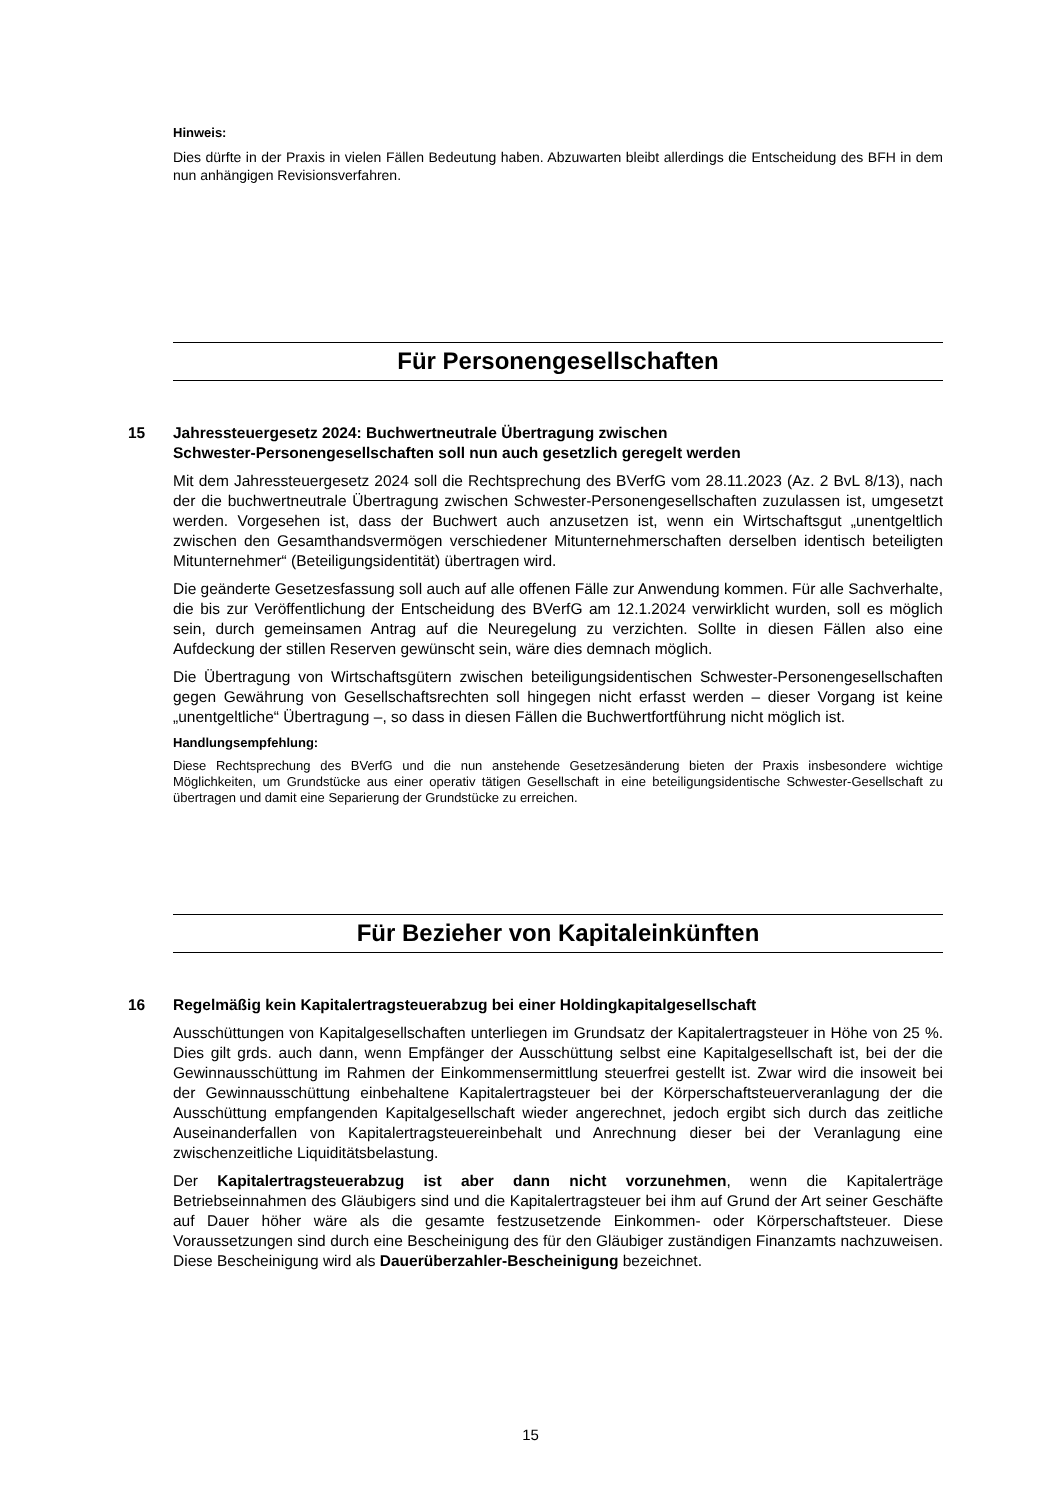Hinweis:
Dies dürfte in der Praxis in vielen Fällen Bedeutung haben. Abzuwarten bleibt allerdings die Entscheidung des BFH in dem nun anhängigen Revisionsverfahren.
Für Personengesellschaften
15 Jahressteuergesetz 2024: Buchwertneutrale Übertragung zwischen
Schwester-Personengesellschaften soll nun auch gesetzlich geregelt werden
Mit dem Jahressteuergesetz 2024 soll die Rechtsprechung des BVerfG vom 28.11.2023 (Az. 2 BvL 8/13), nach der die buchwertneutrale Übertragung zwischen Schwester-Personengesellschaften zuzulassen ist, umgesetzt werden. Vorgesehen ist, dass der Buchwert auch anzusetzen ist, wenn ein Wirtschaftsgut „unentgeltlich zwischen den Gesamthandsvermögen verschiedener Mitunternehmerschaften derselben identisch beteiligten Mitunternehmer“ (Beteiligungsidentität) übertragen wird.
Die geänderte Gesetzesfassung soll auch auf alle offenen Fälle zur Anwendung kommen. Für alle Sachverhalte, die bis zur Veröffentlichung der Entscheidung des BVerfG am 12.1.2024 verwirklicht wurden, soll es möglich sein, durch gemeinsamen Antrag auf die Neuregelung zu verzichten. Sollte in diesen Fällen also eine Aufdeckung der stillen Reserven gewünscht sein, wäre dies demnach möglich.
Die Übertragung von Wirtschaftsgütern zwischen beteiligungsidentischen Schwester-Personengesellschaften gegen Gewährung von Gesellschaftsrechten soll hingegen nicht erfasst werden – dieser Vorgang ist keine „unentgeltliche“ Übertragung –, so dass in diesen Fällen die Buchwertfortführung nicht möglich ist.
Handlungsempfehlung:
Diese Rechtsprechung des BVerfG und die nun anstehende Gesetzesänderung bieten der Praxis insbesondere wichtige Möglichkeiten, um Grundstücke aus einer operativ tätigen Gesellschaft in eine beteiligungsidentische Schwester-Gesellschaft zu übertragen und damit eine Separierung der Grundstücke zu erreichen.
Für Bezieher von Kapitaleinkünften
16 Regelmäßig kein Kapitalertragsteuerabzug bei einer Holdingkapitalgesellschaft
Ausschüttungen von Kapitalgesellschaften unterliegen im Grundsatz der Kapitalertragsteuer in Höhe von 25 %. Dies gilt grds. auch dann, wenn Empfänger der Ausschüttung selbst eine Kapitalgesellschaft ist, bei der die Gewinnausschüttung im Rahmen der Einkommensermittlung steuerfrei gestellt ist. Zwar wird die insoweit bei der Gewinnausschüttung einbehaltene Kapitalertragsteuer bei der Körperschaftsteuerveranlagung der die Ausschüttung empfangenden Kapitalgesellschaft wieder angerechnet, jedoch ergibt sich durch das zeitliche Auseinanderfallen von Kapitalertragsteuereinbehalt und Anrechnung dieser bei der Veranlagung eine zwischenzeitliche Liquiditätsbelastung.
Der Kapitalertragsteuerabzug ist aber dann nicht vorzunehmen, wenn die Kapitalerträge Betriebseinnahmen des Gläubigers sind und die Kapitalertragsteuer bei ihm auf Grund der Art seiner Geschäfte auf Dauer höher wäre als die gesamte festzusetzende Einkommen- oder Körperschaftsteuer. Diese Voraussetzungen sind durch eine Bescheinigung des für den Gläubiger zuständigen Finanzamts nachzuweisen. Diese Bescheinigung wird als Dauerüberzahler-Bescheinigung bezeichnet.
15